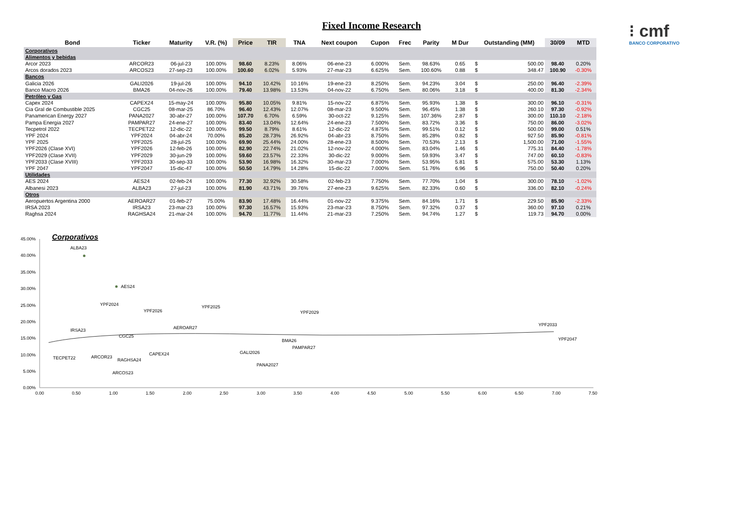Fixed Income Research
⁝ cmf
BANCO CORPORATIVO
| Bond | Ticker | Maturity | V.R. (%) | Price | TIR | TNA | Next coupon | Cupon | Frec | Parity | M Dur | Outstanding (MM) | | 30/09 | MTD |
| --- | --- | --- | --- | --- | --- | --- | --- | --- | --- | --- | --- | --- | --- | --- | --- |
| Corporativos | | | | | | | | | | | | | | | |
| Alimentos y bebidas | | | | | | | | | | | | | | | |
| Arcor 2023 | ARCOR23 | 06-jul-23 | 100.00% | 98.60 | 8.23% | 8.06% | 06-ene-23 | 6.000% | Sem. | 98.63% | 0.65 | $ | 500.00 | 98.40 | 0.20% |
| Arcos dorados 2023 | ARCOS23 | 27-sep-23 | 100.00% | 100.60 | 6.02% | 5.93% | 27-mar-23 | 6.625% | Sem. | 100.60% | 0.88 | $ | 348.47 | 100.90 | -0.30% |
| Bancos | | | | | | | | | | | | | | | |
| Galicia 2026 | GALI2026 | 19-jul-26 | 100.00% | 94.10 | 10.42% | 10.16% | 19-ene-23 | 8.250% | Sem. | 94.23% | 3.04 | $ | 250.00 | 96.40 | -2.39% |
| Banco Macro 2026 | BMA26 | 04-nov-26 | 100.00% | 79.40 | 13.98% | 13.53% | 04-nov-22 | 6.750% | Sem. | 80.06% | 3.18 | $ | 400.00 | 81.30 | -2.34% |
| Petróleo y Gas | | | | | | | | | | | | | | | |
| Capex 2024 | CAPEX24 | 15-may-24 | 100.00% | 95.80 | 10.05% | 9.81% | 15-nov-22 | 6.875% | Sem. | 95.93% | 1.38 | $ | 300.00 | 96.10 | -0.31% |
| Cia Gral de Combustible 2025 | CGC25 | 08-mar-25 | 86.70% | 96.40 | 12.43% | 12.07% | 08-mar-23 | 9.500% | Sem. | 96.45% | 1.38 | $ | 260.10 | 97.30 | -0.92% |
| Panamerican Energy 2027 | PANA2027 | 30-abr-27 | 100.00% | 107.70 | 6.70% | 6.59% | 30-oct-22 | 9.125% | Sem. | 107.36% | 2.87 | $ | 300.00 | 110.10 | -2.18% |
| Pampa Energia 2027 | PAMPAR27 | 24-ene-27 | 100.00% | 83.40 | 13.04% | 12.64% | 24-ene-23 | 7.500% | Sem. | 83.72% | 3.36 | $ | 750.00 | 86.00 | -3.02% |
| Tecpetrol 2022 | TECPET22 | 12-dic-22 | 100.00% | 99.50 | 8.79% | 8.61% | 12-dic-22 | 4.875% | Sem. | 99.51% | 0.12 | $ | 500.00 | 99.00 | 0.51% |
| YPF 2024 | YPF2024 | 04-abr-24 | 70.00% | 85.20 | 28.73% | 26.92% | 04-abr-23 | 8.750% | Sem. | 85.28% | 0.82 | $ | 927.50 | 85.90 | -0.81% |
| YPF 2025 | YPF2025 | 28-jul-25 | 100.00% | 69.90 | 25.44% | 24.00% | 28-ene-23 | 8.500% | Sem. | 70.53% | 2.13 | $ | 1,500.00 | 71.00 | -1.55% |
| YPF2026 (Clase XVI) | YPF2026 | 12-feb-26 | 100.00% | 82.90 | 22.74% | 21.02% | 12-nov-22 | 4.000% | Sem. | 83.04% | 1.46 | $ | 775.31 | 84.40 | -1.78% |
| YPF2029 (Clase XVII) | YPF2029 | 30-jun-29 | 100.00% | 59.60 | 23.57% | 22.33% | 30-dic-22 | 9.000% | Sem. | 59.93% | 3.47 | $ | 747.00 | 60.10 | -0.83% |
| YPF2033 (Clase XVIII) | YPF2033 | 30-sep-33 | 100.00% | 53.90 | 16.98% | 16.32% | 30-mar-23 | 7.000% | Sem. | 53.95% | 5.81 | $ | 575.00 | 53.30 | 1.13% |
| YPF 2047 | YPF2047 | 15-dic-47 | 100.00% | 50.50 | 14.79% | 14.28% | 15-dic-22 | 7.000% | Sem. | 51.76% | 6.96 | $ | 750.00 | 50.40 | 0.20% |
| Utilidades | | | | | | | | | | | | | | | |
| AES 2024 | AES24 | 02-feb-24 | 100.00% | 77.30 | 32.92% | 30.58% | 02-feb-23 | 7.750% | Sem. | 77.70% | 1.04 | $ | 300.00 | 78.10 | -1.02% |
| Albanesi 2023 | ALBA23 | 27-jul-23 | 100.00% | 81.90 | 43.71% | 39.76% | 27-ene-23 | 9.625% | Sem. | 82.33% | 0.60 | $ | 336.00 | 82.10 | -0.24% |
| Otros | | | | | | | | | | | | | | | |
| Aeropuertos Argentina 2000 | AEROAR27 | 01-feb-27 | 75.00% | 83.90 | 17.48% | 16.44% | 01-nov-22 | 9.375% | Sem. | 84.16% | 1.71 | $ | 229.50 | 85.90 | -2.33% |
| IRSA 2023 | IRSA23 | 23-mar-23 | 100.00% | 97.30 | 16.57% | 15.93% | 23-mar-23 | 8.750% | Sem. | 97.32% | 0.37 | $ | 360.00 | 97.10 | 0.21% |
| Raghsa 2024 | RAGHSA24 | 21-mar-24 | 100.00% | 94.70 | 11.77% | 11.44% | 21-mar-23 | 7.250% | Sem. | 94.74% | 1.27 | $ | 119.73 | 94.70 | 0.00% |
Corporativos
45.00%
40.00%
35.00%
30.00%
25.00%
20.00%
15.00%
10.00%
5.00%
0.00%
0.00
0.50
1.00
1.50
2.00
2.50
3.00
3.50
4.00
4.50
5.00
5.50
6.00
6.50
7.00
7.50
ALBA23
AES24
YPF2024
YPF2026
YPF2025
YPF2029
YPF2033
YPF2047
IRSA23
AEROAR27
CGC25
BMA26
PAMPAR27
GALI2026
TECPET22
ARCOR23
RAGHSA24
CAPEX24
ARCOS23
PANA2027